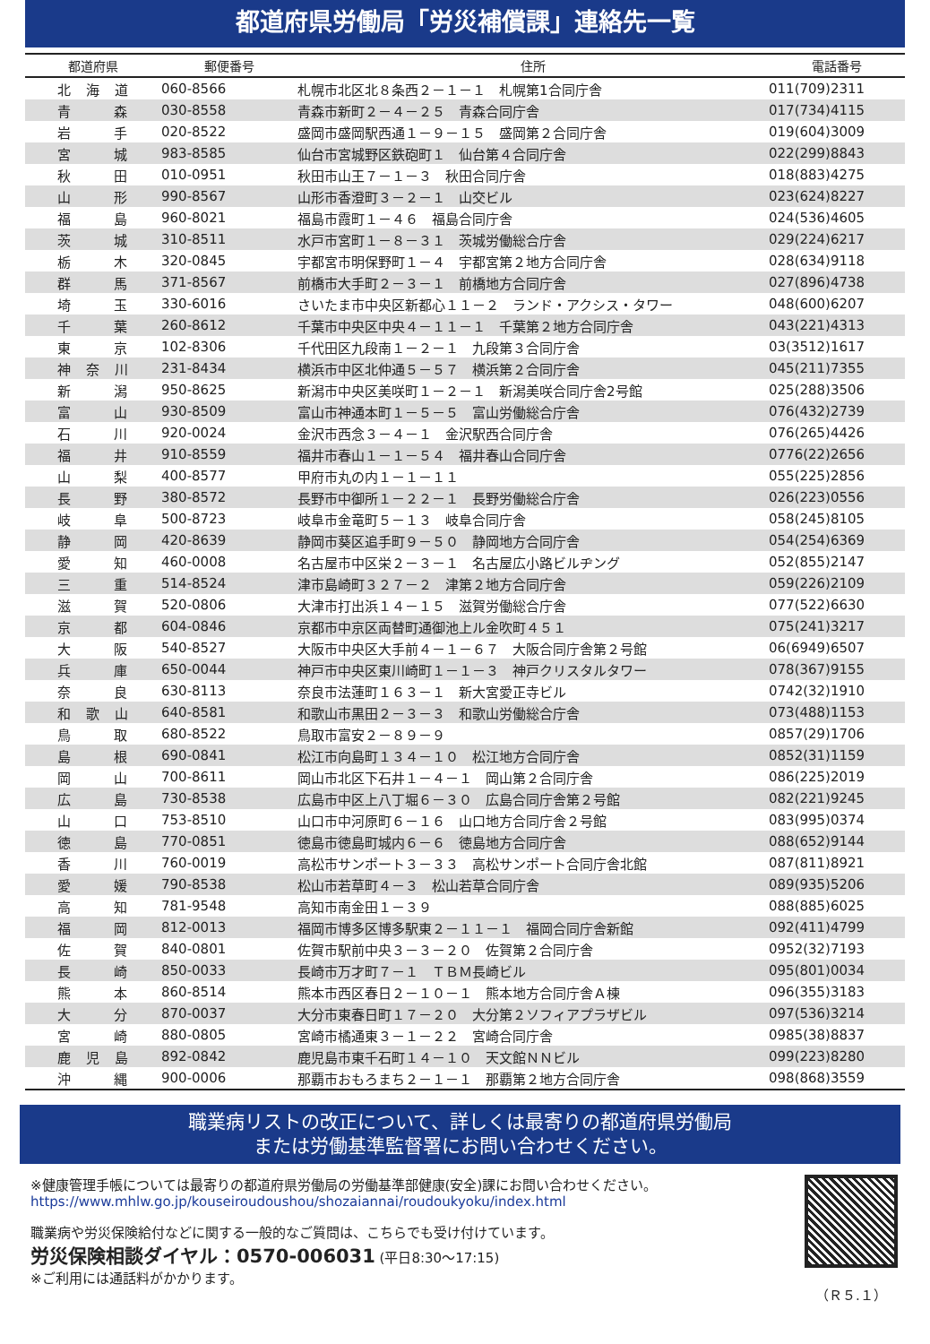都道府県労働局「労災補償課」連絡先一覧
| 都道府県 | 郵便番号 | 住所 | 電話番号 |
| --- | --- | --- | --- |
| 北 海 道 | 060-8566 | 札幌市北区北８条西２－１－１ 札幌第1合同庁舎 | 011(709)2311 |
| 青 森 | 030-8558 | 青森市新町２－４－２５ 青森合同庁舎 | 017(734)4115 |
| 岩 手 | 020-8522 | 盛岡市盛岡駅西通１－９－１５ 盛岡第２合同庁舎 | 019(604)3009 |
| 宮 城 | 983-8585 | 仙台市宮城野区鉄砲町１ 仙台第４合同庁舎 | 022(299)8843 |
| 秋 田 | 010-0951 | 秋田市山王７－１－３ 秋田合同庁舎 | 018(883)4275 |
| 山 形 | 990-8567 | 山形市香澄町３－２－１ 山交ビル | 023(624)8227 |
| 福 島 | 960-8021 | 福島市霞町１－４６ 福島合同庁舎 | 024(536)4605 |
| 茨 城 | 310-8511 | 水戸市宮町１－８－３１ 茨城労働総合庁舎 | 029(224)6217 |
| 栃 木 | 320-0845 | 宇都宮市明保野町１－４ 宇都宮第２地方合同庁舎 | 028(634)9118 |
| 群 馬 | 371-8567 | 前橋市大手町２－３－１ 前橋地方合同庁舎 | 027(896)4738 |
| 埼 玉 | 330-6016 | さいたま市中央区新都心１１－２ ランド・アクシス・タワー | 048(600)6207 |
| 千 葉 | 260-8612 | 千葉市中央区中央４－１１－１ 千葉第２地方合同庁舎 | 043(221)4313 |
| 東 京 | 102-8306 | 千代田区九段南１－２－１ 九段第３合同庁舎 | 03(3512)1617 |
| 神 奈 川 | 231-8434 | 横浜市中区北仲通５－５７ 横浜第２合同庁舎 | 045(211)7355 |
| 新 潟 | 950-8625 | 新潟市中央区美咲町１－２－１ 新潟美咲合同庁舎2号館 | 025(288)3506 |
| 富 山 | 930-8509 | 富山市神通本町１－５－５ 富山労働総合庁舎 | 076(432)2739 |
| 石 川 | 920-0024 | 金沢市西念３－４－１ 金沢駅西合同庁舎 | 076(265)4426 |
| 福 井 | 910-8559 | 福井市春山１－１－５４ 福井春山合同庁舎 | 0776(22)2656 |
| 山 梨 | 400-8577 | 甲府市丸の内１－１－１１ | 055(225)2856 |
| 長 野 | 380-8572 | 長野市中御所１－２２－１ 長野労働総合庁舎 | 026(223)0556 |
| 岐 阜 | 500-8723 | 岐阜市金竜町５－１３ 岐阜合同庁舎 | 058(245)8105 |
| 静 岡 | 420-8639 | 静岡市葵区追手町９－５０ 静岡地方合同庁舎 | 054(254)6369 |
| 愛 知 | 460-0008 | 名古屋市中区栄２－３－１ 名古屋広小路ビルヂング | 052(855)2147 |
| 三 重 | 514-8524 | 津市島崎町３２７－２ 津第２地方合同庁舎 | 059(226)2109 |
| 滋 賀 | 520-0806 | 大津市打出浜１４－１５ 滋賀労働総合庁舎 | 077(522)6630 |
| 京 都 | 604-0846 | 京都市中京区両替町通御池上ル金吹町４５１ | 075(241)3217 |
| 大 阪 | 540-8527 | 大阪市中央区大手前４－１－６７ 大阪合同庁舎第２号館 | 06(6949)6507 |
| 兵 庫 | 650-0044 | 神戸市中央区東川崎町１－１－３ 神戸クリスタルタワー | 078(367)9155 |
| 奈 良 | 630-8113 | 奈良市法蓮町１６３－１ 新大宮愛正寺ビル | 0742(32)1910 |
| 和 歌 山 | 640-8581 | 和歌山市黒田２－３－３ 和歌山労働総合庁舎 | 073(488)1153 |
| 鳥 取 | 680-8522 | 鳥取市富安２－８９－９ | 0857(29)1706 |
| 島 根 | 690-0841 | 松江市向島町１３４－１０ 松江地方合同庁舎 | 0852(31)1159 |
| 岡 山 | 700-8611 | 岡山市北区下石井１－４－１ 岡山第２合同庁舎 | 086(225)2019 |
| 広 島 | 730-8538 | 広島市中区上八丁堀６－３０ 広島合同庁舎第２号館 | 082(221)9245 |
| 山 口 | 753-8510 | 山口市中河原町６－１６ 山口地方合同庁舎２号館 | 083(995)0374 |
| 徳 島 | 770-0851 | 徳島市徳島町城内６－６ 徳島地方合同庁舎 | 088(652)9144 |
| 香 川 | 760-0019 | 高松市サンポート３－３３ 高松サンポート合同庁舎北館 | 087(811)8921 |
| 愛 媛 | 790-8538 | 松山市若草町４－３ 松山若草合同庁舎 | 089(935)5206 |
| 高 知 | 781-9548 | 高知市南金田１－３９ | 088(885)6025 |
| 福 岡 | 812-0013 | 福岡市博多区博多駅東２－１１－１ 福岡合同庁舎新館 | 092(411)4799 |
| 佐 賀 | 840-0801 | 佐賀市駅前中央３－３－２０ 佐賀第２合同庁舎 | 0952(32)7193 |
| 長 崎 | 850-0033 | 長崎市万才町７－１ ＴＢＭ長崎ビル | 095(801)0034 |
| 熊 本 | 860-8514 | 熊本市西区春日２－１０－１ 熊本地方合同庁舎Ａ棟 | 096(355)3183 |
| 大 分 | 870-0037 | 大分市東春日町１７－２０ 大分第２ソフィアプラザビル | 097(536)3214 |
| 宮 崎 | 880-0805 | 宮崎市橘通東３－１－２２ 宮崎合同庁舎 | 0985(38)8837 |
| 鹿 児 島 | 892-0842 | 鹿児島市東千石町１４－１０ 天文館ＮＮビル | 099(223)8280 |
| 沖 縄 | 900-0006 | 那覇市おもろまち２－１－１ 那覇第２地方合同庁舎 | 098(868)3559 |
職業病リストの改正について、詳しくは最寄りの都道府県労働局
または労働基準監督署にお問い合わせください。
※健康管理手帳については最寄りの都道府県労働局の労働基準部健康(安全)課にお問い合わせください。
https://www.mhlw.go.jp/kouseiroudoushou/shozaiannai/roudoukyoku/index.html
職業病や労災保険給付などに関する一般的なご質問は、こちらでも受け付けています。
労災保険相談ダイヤル：0570-006031 (平日8:30～17:15)
※ご利用には通話料がかかります。
（Ｒ５.１）